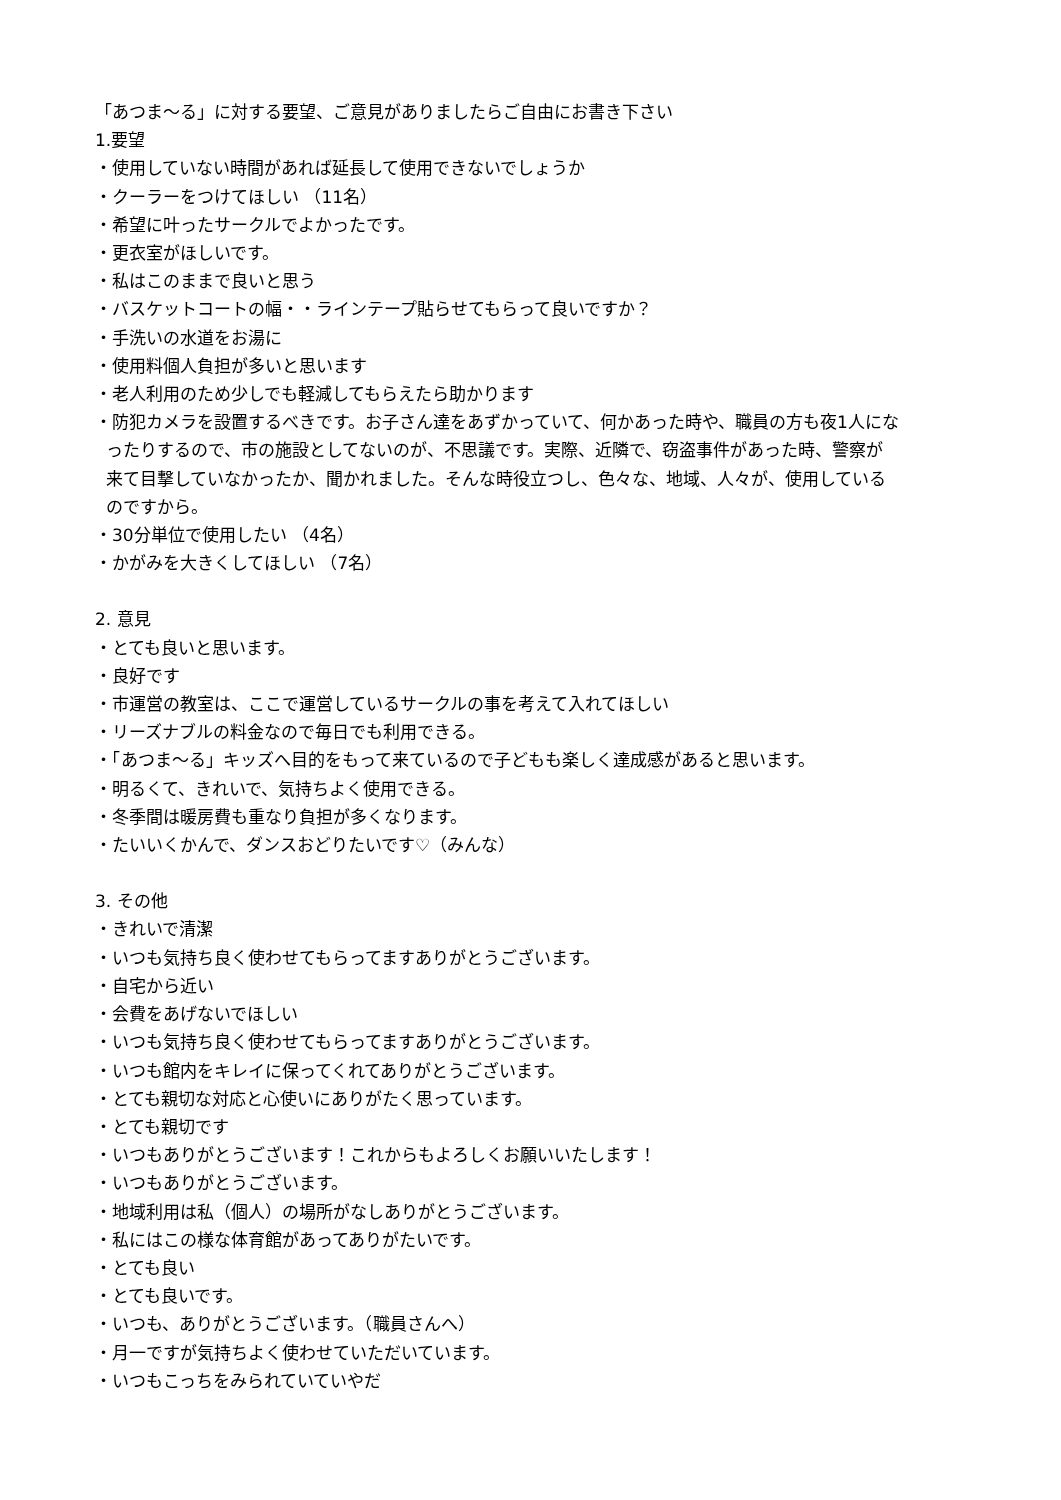「あつま～る」に対する要望、ご意見がありましたらご自由にお書き下さい
1.要望
・使用していない時間があれば延長して使用できないでしょうか
・クーラーをつけてほしい （11名）
・希望に叶ったサークルでよかったです。
・更衣室がほしいです。
・私はこのままで良いと思う
・バスケットコートの幅・・ラインテープ貼らせてもらって良いですか？
・手洗いの水道をお湯に
・使用料個人負担が多いと思います
・老人利用のため少しでも軽減してもらえたら助かります
・防犯カメラを設置するべきです。お子さん達をあずかっていて、何かあった時や、職員の方も夜1人にな
ったりするので、市の施設としてないのが、不思議です。実際、近隣で、窃盗事件があった時、警察が
来て目撃していなかったか、聞かれました。そんな時役立つし、色々な、地域、人々が、使用している
のですから。
・30分単位で使用したい （4名）
・かがみを大きくしてほしい （7名）
2. 意見
・とても良いと思います。
・良好です
・市運営の教室は、ここで運営しているサークルの事を考えて入れてほしい
・リーズナブルの料金なので毎日でも利用できる。
・「あつま～る」キッズへ目的をもって来ているので子どもも楽しく達成感があると思います。
・明るくて、きれいで、気持ちよく使用できる。
・冬季間は暖房費も重なり負担が多くなります。
・たいいくかんで、ダンスおどりたいです♡（みんな）
3. その他
・きれいで清潔
・いつも気持ち良く使わせてもらってますありがとうございます。
・自宅から近い
・会費をあげないでほしい
・いつも気持ち良く使わせてもらってますありがとうございます。
・いつも館内をキレイに保ってくれてありがとうございます。
・とても親切な対応と心使いにありがたく思っています。
・とても親切です
・いつもありがとうございます！これからもよろしくお願いいたします！
・いつもありがとうございます。
・地域利用は私（個人）の場所がなしありがとうございます。
・私にはこの様な体育館があってありがたいです。
・とても良い
・とても良いです。
・いつも、ありがとうございます。（職員さんへ）
・月一ですが気持ちよく使わせていただいています。
・いつもこっちをみられていていやだ